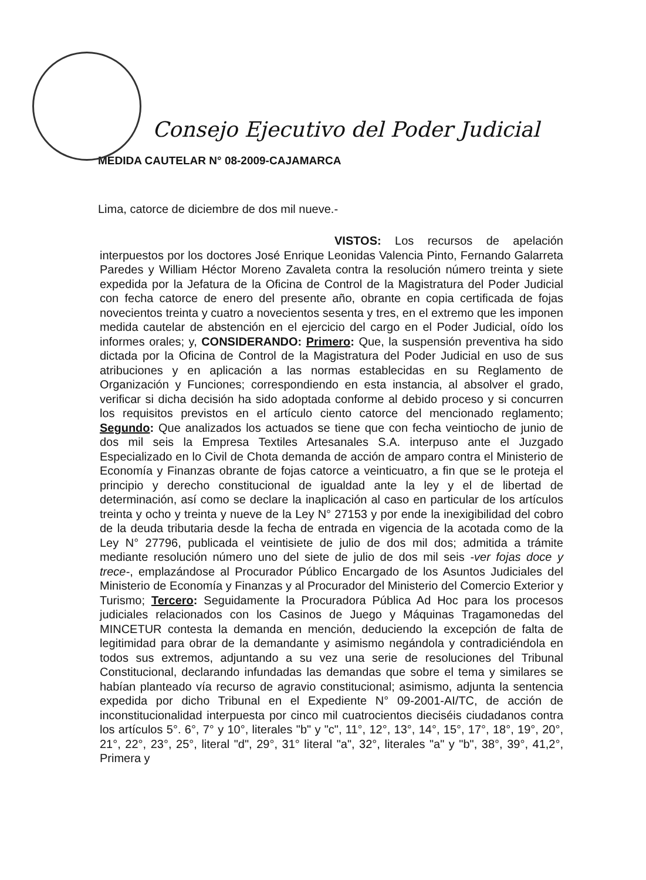Consejo Ejecutivo del Poder Judicial
MEDIDA CAUTELAR N° 08-2009-CAJAMARCA
Lima, catorce de diciembre de dos mil nueve.-
VISTOS: Los recursos de apelación interpuestos por los doctores José Enrique Leonidas Valencia Pinto, Fernando Galarreta Paredes y William Héctor Moreno Zavaleta contra la resolución número treinta y siete expedida por la Jefatura de la Oficina de Control de la Magistratura del Poder Judicial con fecha catorce de enero del presente año, obrante en copia certificada de fojas novecientos treinta y cuatro a novecientos sesenta y tres, en el extremo que les imponen medida cautelar de abstención en el ejercicio del cargo en el Poder Judicial, oído los informes orales; y, CONSIDERANDO: Primero: Que, la suspensión preventiva ha sido dictada por la Oficina de Control de la Magistratura del Poder Judicial en uso de sus atribuciones y en aplicación a las normas establecidas en su Reglamento de Organización y Funciones; correspondiendo en esta instancia, al absolver el grado, verificar si dicha decisión ha sido adoptada conforme al debido proceso y si concurren los requisitos previstos en el artículo ciento catorce del mencionado reglamento; Segundo: Que analizados los actuados se tiene que con fecha veintiocho de junio de dos mil seis la Empresa Textiles Artesanales S.A. interpuso ante el Juzgado Especializado en lo Civil de Chota demanda de acción de amparo contra el Ministerio de Economía y Finanzas obrante de fojas catorce a veinticuatro, a fin que se le proteja el principio y derecho constitucional de igualdad ante la ley y el de libertad de determinación, así como se declare la inaplicación al caso en particular de los artículos treinta y ocho y treinta y nueve de la Ley N° 27153 y por ende la inexigibilidad del cobro de la deuda tributaria desde la fecha de entrada en vigencia de la acotada como de la Ley N° 27796, publicada el veintisiete de julio de dos mil dos; admitida a trámite mediante resolución número uno del siete de julio de dos mil seis -ver fojas doce y trece-, emplazándose al Procurador Público Encargado de los Asuntos Judiciales del Ministerio de Economía y Finanzas y al Procurador del Ministerio del Comercio Exterior y Turismo; Tercero: Seguidamente la Procuradora Pública Ad Hoc para los procesos judiciales relacionados con los Casinos de Juego y Máquinas Tragamonedas del MINCETUR contesta la demanda en mención, deduciendo la excepción de falta de legitimidad para obrar de la demandante y asimismo negándola y contradiciéndola en todos sus extremos, adjuntando a su vez una serie de resoluciones del Tribunal Constitucional, declarando infundadas las demandas que sobre el tema y similares se habían planteado vía recurso de agravio constitucional; asimismo, adjunta la sentencia expedida por dicho Tribunal en el Expediente N° 09-2001-AI/TC, de acción de inconstitucionalidad interpuesta por cinco mil cuatrocientos dieciséis ciudadanos contra los artículos 5°. 6°, 7° y 10°, literales "b" y "c", 11°, 12°, 13°, 14°, 15°, 17°, 18°, 19°, 20°, 21°, 22°, 23°, 25°, literal "d", 29°, 31° literal "a", 32°, literales "a" y "b", 38°, 39°, 41,2°, Primera y